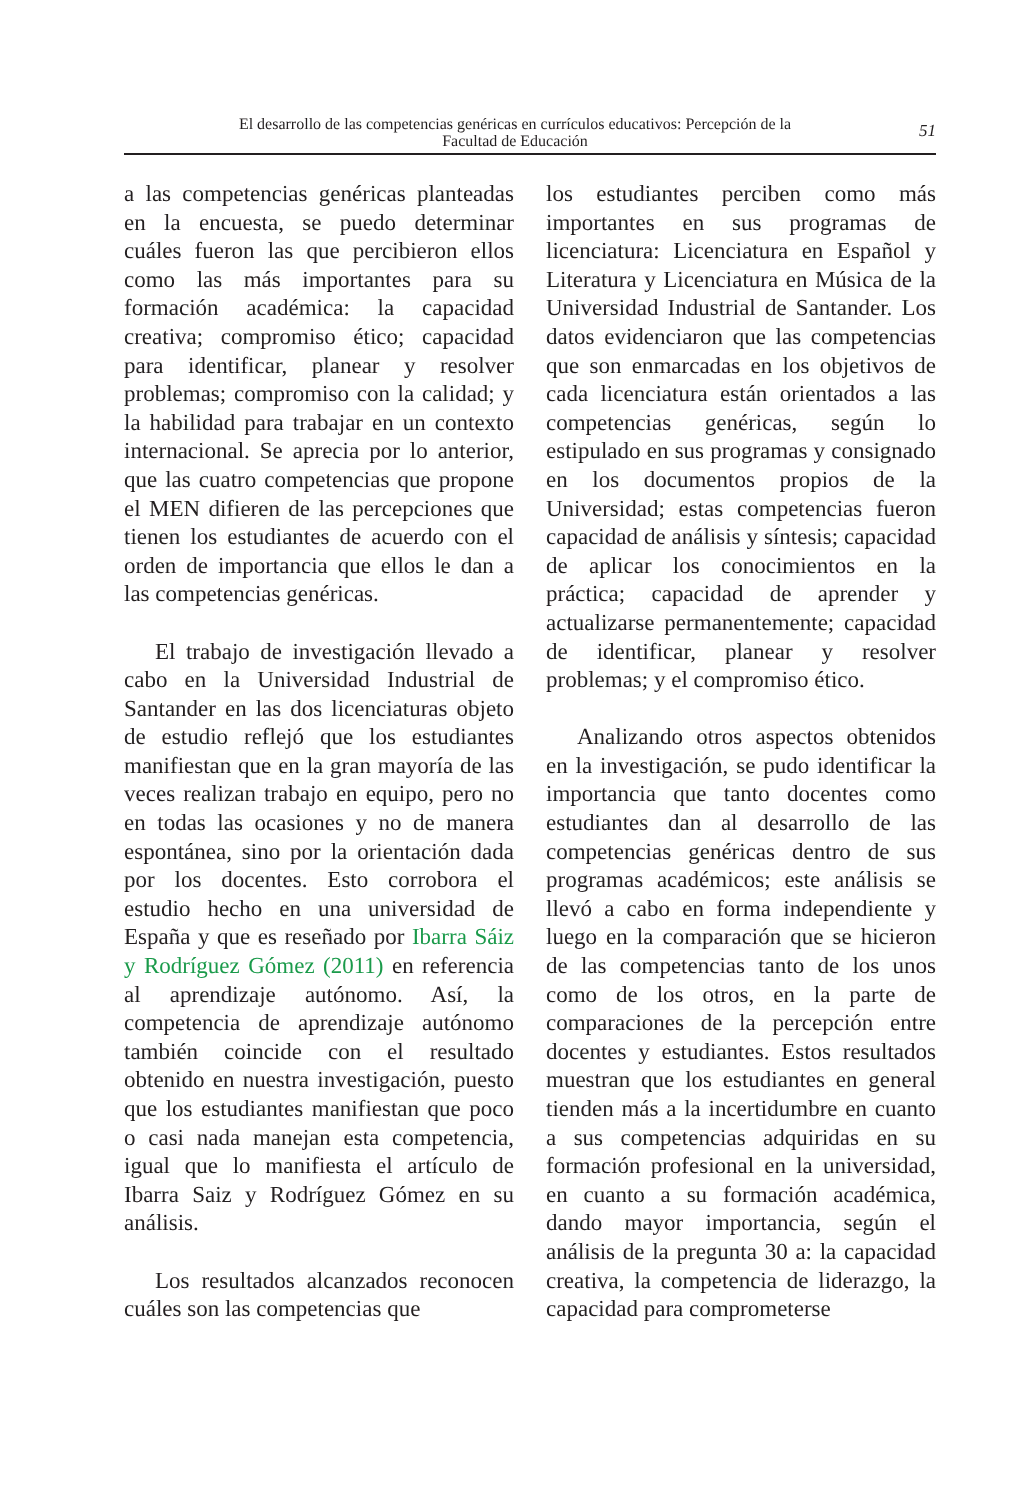El desarrollo de las competencias genéricas en currículos educativos: Percepción de la
Facultad de Educación
51
a las competencias genéricas planteadas en la encuesta, se puedo determinar cuáles fueron las que percibieron ellos como las más importantes para su formación académica: la capacidad creativa; compromiso ético; capacidad para identificar, planear y resolver problemas; compromiso con la calidad; y la habilidad para trabajar en un contexto internacional. Se aprecia por lo anterior, que las cuatro competencias que propone el MEN difieren de las percepciones que tienen los estudiantes de acuerdo con el orden de importancia que ellos le dan a las competencias genéricas.
El trabajo de investigación llevado a cabo en la Universidad Industrial de Santander en las dos licenciaturas objeto de estudio reflejó que los estudiantes manifiestan que en la gran mayoría de las veces realizan trabajo en equipo, pero no en todas las ocasiones y no de manera espontánea, sino por la orientación dada por los docentes. Esto corrobora el estudio hecho en una universidad de España y que es reseñado por Ibarra Sáiz y Rodríguez Gómez (2011) en referencia al aprendizaje autónomo. Así, la competencia de aprendizaje autónomo también coincide con el resultado obtenido en nuestra investigación, puesto que los estudiantes manifiestan que poco o casi nada manejan esta competencia, igual que lo manifiesta el artículo de Ibarra Saiz y Rodríguez Gómez en su análisis.
Los resultados alcanzados reconocen cuáles son las competencias que
los estudiantes perciben como más importantes en sus programas de licenciatura: Licenciatura en Español y Literatura y Licenciatura en Música de la Universidad Industrial de Santander. Los datos evidenciaron que las competencias que son enmarcadas en los objetivos de cada licenciatura están orientados a las competencias genéricas, según lo estipulado en sus programas y consignado en los documentos propios de la Universidad; estas competencias fueron capacidad de análisis y síntesis; capacidad de aplicar los conocimientos en la práctica; capacidad de aprender y actualizarse permanentemente; capacidad de identificar, planear y resolver problemas; y el compromiso ético.
Analizando otros aspectos obtenidos en la investigación, se pudo identificar la importancia que tanto docentes como estudiantes dan al desarrollo de las competencias genéricas dentro de sus programas académicos; este análisis se llevó a cabo en forma independiente y luego en la comparación que se hicieron de las competencias tanto de los unos como de los otros, en la parte de comparaciones de la percepción entre docentes y estudiantes. Estos resultados muestran que los estudiantes en general tienden más a la incertidumbre en cuanto a sus competencias adquiridas en su formación profesional en la universidad, en cuanto a su formación académica, dando mayor importancia, según el análisis de la pregunta 30 a: la capacidad creativa, la competencia de liderazgo, la capacidad para comprometerse